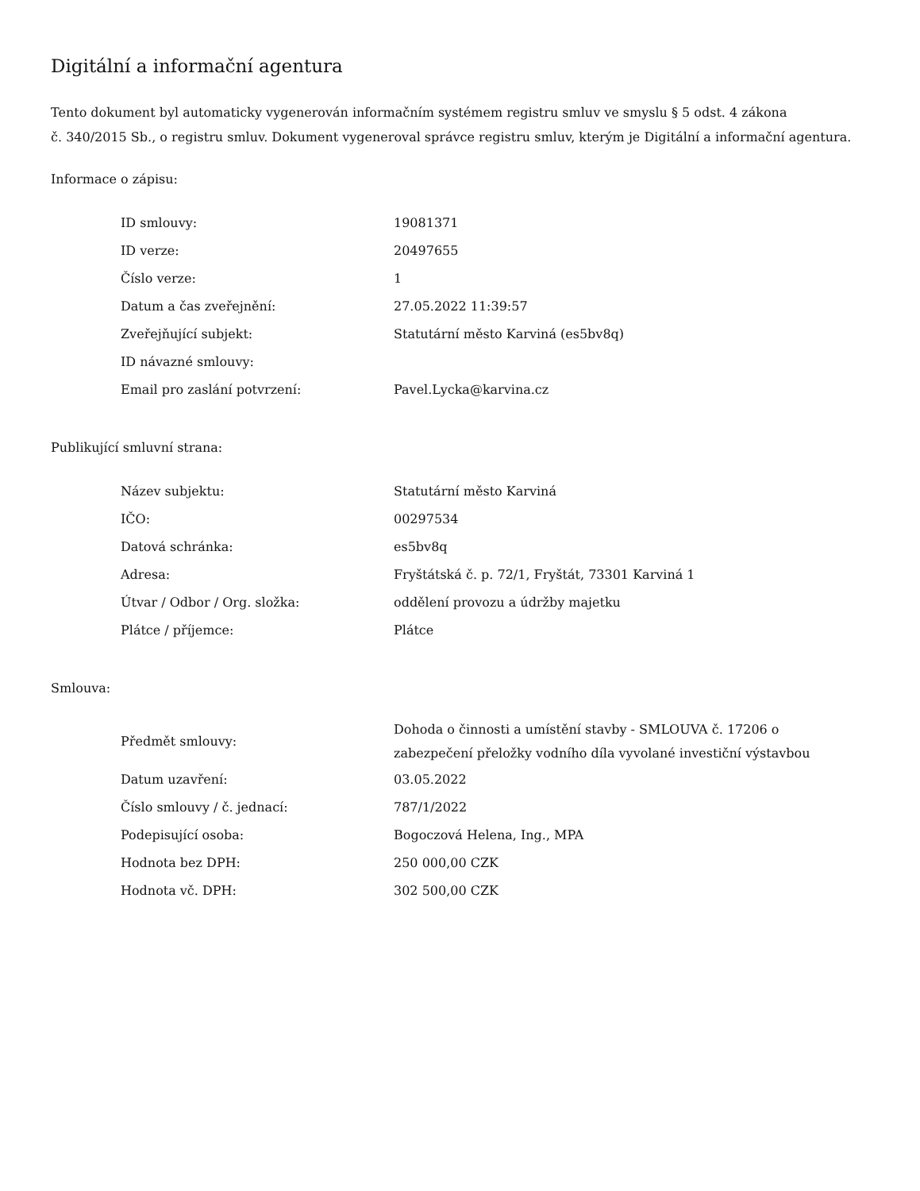Digitální a informační agentura
Tento dokument byl automaticky vygenerován informačním systémem registru smluv ve smyslu § 5 odst. 4 zákona
č. 340/2015 Sb., o registru smluv. Dokument vygeneroval správce registru smluv, kterým je Digitální a informační agentura.
Informace o zápisu:
| ID smlouvy: | 19081371 |
| ID verze: | 20497655 |
| Číslo verze: | 1 |
| Datum a čas zveřejnění: | 27.05.2022 11:39:57 |
| Zveřejňující subjekt: | Statutární město Karviná (es5bv8q) |
| ID návazné smlouvy: | |
| Email pro zaslání potvrzení: | Pavel.Lycka@karvina.cz |
Publikující smluvní strana:
| Název subjektu: | Statutární město Karviná |
| IČO: | 00297534 |
| Datová schránka: | es5bv8q |
| Adresa: | Fryštátská č. p. 72/1, Fryštát, 73301 Karviná 1 |
| Útvar / Odbor / Org. složka: | oddělení provozu a údržby majetku |
| Plátce / příjemce: | Plátce |
Smlouva:
| Předmět smlouvy: | Dohoda o činnosti a umístění stavby - SMLOUVA č. 17206 o zabezpečení přeložky vodního díla vyvolané investiční výstavbou |
| Datum uzavření: | 03.05.2022 |
| Číslo smlouvy / č. jednací: | 787/1/2022 |
| Podepisující osoba: | Bogoczová Helena, Ing., MPA |
| Hodnota bez DPH: | 250 000,00 CZK |
| Hodnota vč. DPH: | 302 500,00 CZK |